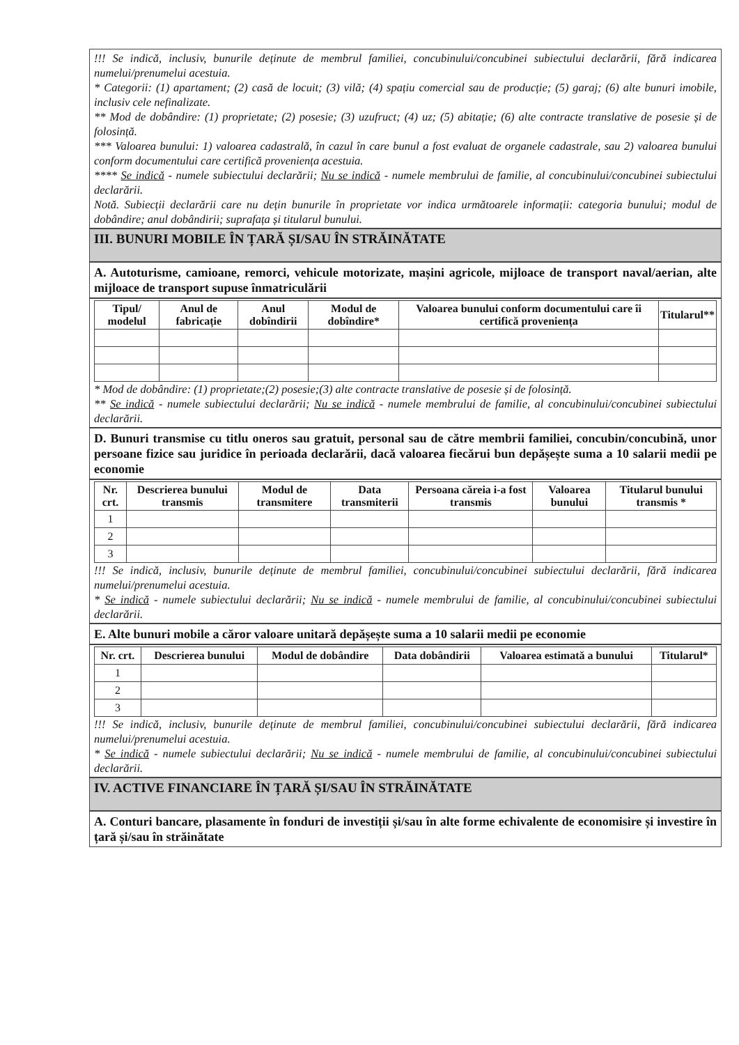!!! Se indică, inclusiv, bunurile deținute de membrul familiei, concubinului/concubinei subiectului declarării, fără indicarea numelui/prenumelui acestuia.
* Categorii: (1) apartament; (2) casă de locuit; (3) vilă; (4) spațiu comercial sau de producție; (5) garaj; (6) alte bunuri imobile, inclusiv cele nefinalizate.
** Mod de dobândire: (1) proprietate; (2) posesie; (3) uzufruct; (4) uz; (5) abitație; (6) alte contracte translative de posesie și de folosință.
*** Valoarea bunului: 1) valoarea cadastrală, în cazul în care bunul a fost evaluat de organele cadastrale, sau 2) valoarea bunului conform documentului care certifică proveniența acestuia.
**** Se indică - numele subiectului declarării; Nu se indică - numele membrului de familie, al concubinului/concubinei subiectului declarării.
Notă. Subiecții declarării care nu dețin bunurile în proprietate vor indica următoarele informații: categoria bunului; modul de dobândire; anul dobândirii; suprafața și titularul bunului.
III. BUNURI MOBILE ÎN ȚARĂ ȘI/SAU ÎN STRĂINĂTATE
A. Autoturisme, camioane, remorci, vehicule motorizate, mașini agricole, mijloace de transport naval/aerian, alte mijloace de transport supuse înmatriculării
| Tipul/ modelul | Anul de fabricație | Anul dobîndirii | Modul de dobîndire* | Valoarea bunului conform documentului care îi certifică proveniența | Titularul** |
| --- | --- | --- | --- | --- | --- |
* Mod de dobândire: (1) proprietate;(2) posesie;(3) alte contracte translative de posesie și de folosință.
** Se indică - numele subiectului declarării; Nu se indică - numele membrului de familie, al concubinului/concubinei subiectului declarării.
D. Bunuri transmise cu titlu oneros sau gratuit, personal sau de către membrii familiei, concubin/concubină, unor persoane fizice sau juridice în perioada declarării, dacă valoarea fiecărui bun depășește suma a 10 salarii medii pe economie
| Nr. crt. | Descrierea bunului transmis | Modul de transmitere | Data transmiterii | Persoana căreia i-a fost transmis | Valoarea bunului | Titularul bunului transmis * |
| --- | --- | --- | --- | --- | --- | --- |
| 1 | | | | | | |
| 2 | | | | | | |
| 3 | | | | | | |
!!! Se indică, inclusiv, bunurile deținute de membrul familiei, concubinului/concubinei subiectului declarării, fără indicarea numelui/prenumelui acestuia.
* Se indică - numele subiectului declarării; Nu se indică - numele membrului de familie, al concubinului/concubinei subiectului declarării.
E. Alte bunuri mobile a căror valoare unitară depășește suma a 10 salarii medii pe economie
| Nr. crt. | Descrierea bunului | Modul de dobândire | Data dobândirii | Valoarea estimată a bunului | Titularul* |
| --- | --- | --- | --- | --- | --- |
| 1 | | | | | |
| 2 | | | | | |
| 3 | | | | | |
!!! Se indică, inclusiv, bunurile deținute de membrul familiei, concubinului/concubinei subiectului declarării, fără indicarea numelui/prenumelui acestuia.
* Se indică - numele subiectului declarării; Nu se indică - numele membrului de familie, al concubinului/concubinei subiectului declarării.
IV. ACTIVE FINANCIARE ÎN ȚARĂ ȘI/SAU ÎN STRĂINĂTATE
A. Conturi bancare, plasamente în fonduri de investiții și/sau în alte forme echivalente de economisire și investire în țară și/sau în străinătate